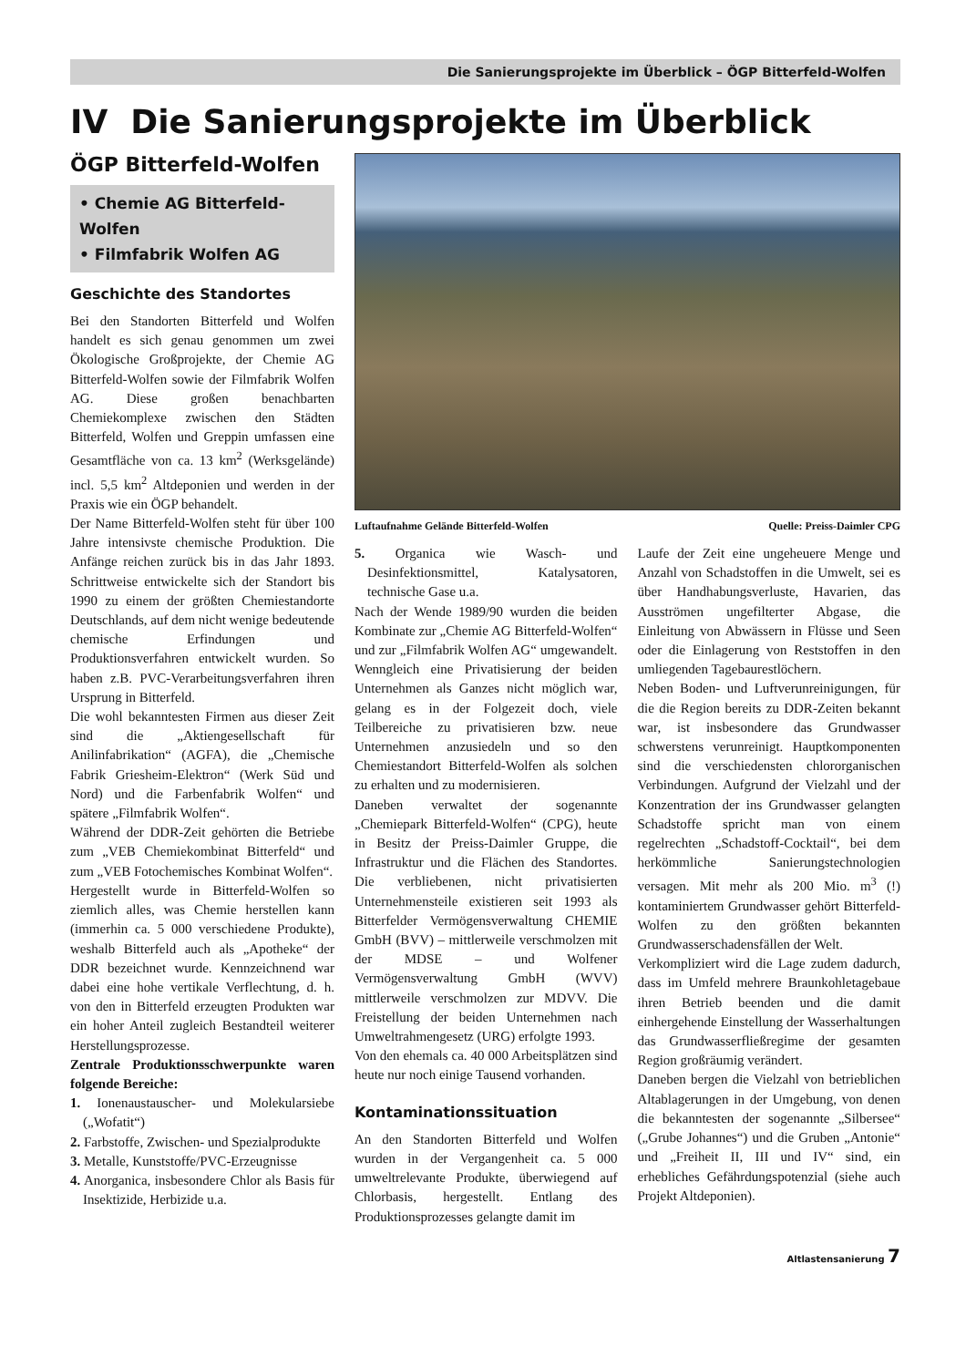Die Sanierungsprojekte im Überblick – ÖGP Bitterfeld-Wolfen
IV Die Sanierungsprojekte im Überblick
ÖGP Bitterfeld-Wolfen
• Chemie AG Bitterfeld-Wolfen
• Filmfabrik Wolfen AG
Geschichte des Standortes
Bei den Standorten Bitterfeld und Wolfen handelt es sich genau genommen um zwei Ökologische Großprojekte, der Chemie AG Bitterfeld-Wolfen sowie der Filmfabrik Wolfen AG. Diese großen benachbarten Chemiekomplexe zwischen den Städten Bitterfeld, Wolfen und Greppin umfassen eine Gesamtfläche von ca. 13 km<sup>2</sup> (Werksgelände) incl. 5,5 km<sup>2</sup> Altdeponien und werden in der Praxis wie ein ÖGP behandelt.
Der Name Bitterfeld-Wolfen steht für über 100 Jahre intensivste chemische Produktion. Die Anfänge reichen zurück bis in das Jahr 1893. Schrittweise entwickelte sich der Standort bis 1990 zu einem der größten Chemiestandorte Deutschlands, auf dem nicht wenige bedeutende chemische Erfindungen und Produktionsverfahren entwickelt wurden. So haben z.B. PVC-Verarbeitungsverfahren ihren Ursprung in Bitterfeld.
Die wohl bekanntesten Firmen aus dieser Zeit sind die „Aktiengesellschaft für Anilinfabrikation“ (AGFA), die „Chemische Fabrik Griesheim-Elektron“ (Werk Süd und Nord) und die Farbenfabrik Wolfen“ und spätere „Filmfabrik Wolfen“.
Während der DDR-Zeit gehörten die Betriebe zum „VEB Chemiekombinat Bitterfeld“ und zum „VEB Fotochemisches Kombinat Wolfen“.
Hergestellt wurde in Bitterfeld-Wolfen so ziemlich alles, was Chemie herstellen kann (immerhin ca. 5 000 verschiedene Produkte), weshalb Bitterfeld auch als „Apotheke“ der DDR bezeichnet wurde. Kennzeichnend war dabei eine hohe vertikale Verflechtung, d. h. von den in Bitterfeld erzeugten Produkten war ein hoher Anteil zugleich Bestandteil weiterer Herstellungsprozesse.
Zentrale Produktionsschwerpunkte waren folgende Bereiche:
1. Ionenaustauscher- und Molekularsiebe („Wofatit“)
2. Farbstoffe, Zwischen- und Spezialprodukte
3. Metalle, Kunststoffe/PVC-Erzeugnisse
4. Anorganica, insbesondere Chlor als Basis für Insektizide, Herbizide u.a.
Luftaufnahme Gelände Bitterfeld-Wolfen Quelle: Preiss-Daimler CPG
5. Organica wie Wasch- und Desinfektionsmittel, Katalysatoren, technische Gase u.a.
Nach der Wende 1989/90 wurden die beiden Kombinate zur „Chemie AG Bitterfeld-Wolfen“ und zur „Filmfabrik Wolfen AG“ umgewandelt. Wenngleich eine Privatisierung der beiden Unternehmen als Ganzes nicht möglich war, gelang es in der Folgezeit doch, viele Teilbereiche zu privatisieren bzw. neue Unternehmen anzusiedeln und so den Chemiestandort Bitterfeld-Wolfen als solchen zu erhalten und zu modernisieren.
Daneben verwaltet der sogenannte „Chemiepark Bitterfeld-Wolfen“ (CPG), heute in Besitz der Preiss-Daimler Gruppe, die Infrastruktur und die Flächen des Standortes. Die verbliebenen, nicht privatisierten Unternehmensteile existieren seit 1993 als Bitterfelder Vermögensverwaltung CHEMIE GmbH (BVV) – mittlerweile verschmolzen mit der MDSE – und Wolfener Vermögensverwaltung GmbH (WVV) mittlerweile verschmolzen zur MDVV. Die Freistellung der beiden Unternehmen nach Umweltrahmengesetz (URG) erfolgte 1993.
Von den ehemals ca. 40 000 Arbeitsplätzen sind heute nur noch einige Tausend vorhanden.
Kontaminationssituation
An den Standorten Bitterfeld und Wolfen wurden in der Vergangenheit ca. 5 000 umweltrelevante Produkte, überwiegend auf Chlorbasis, hergestellt. Entlang des Produktionsprozesses gelangte damit im
Laufe der Zeit eine ungeheuere Menge und Anzahl von Schadstoffen in die Umwelt, sei es über Handhabungsverluste, Havarien, das Ausströmen ungefilterter Abgase, die Einleitung von Abwässern in Flüsse und Seen oder die Einlagerung von Reststoffen in den umliegenden Tagebaurestlöchern.
Neben Boden- und Luftverunreinigungen, für die die Region bereits zu DDR-Zeiten bekannt war, ist insbesondere das Grundwasser schwerstens verunreinigt. Hauptkomponenten sind die verschiedensten chlororganischen Verbindungen. Aufgrund der Vielzahl und der Konzentration der ins Grundwasser gelangten Schadstoffe spricht man von einem regelrechten „Schadstoff-Cocktail“, bei dem herkömmliche Sanierungstechnologien versagen. Mit mehr als 200 Mio. m<sup>3</sup> (!) kontaminiertem Grundwasser gehört Bitterfeld-Wolfen zu den größten bekannten Grundwasserschadensfällen der Welt.
Verkompliziert wird die Lage zudem dadurch, dass im Umfeld mehrere Braunkohletagebaue ihren Betrieb beenden und die damit einhergehende Einstellung der Wasserhaltungen das Grundwasserfließregime der gesamten Region großräumig verändert.
Daneben bergen die Vielzahl von betrieblichen Altablagerungen in der Umgebung, von denen die bekanntesten der sogenannte „Silbersee“ („Grube Johannes“) und die Gruben „Antonie“ und „Freiheit II, III und IV“ sind, ein erhebliches Gefährdungspotenzial (siehe auch Projekt Altdeponien).
Altlastensanierung 7